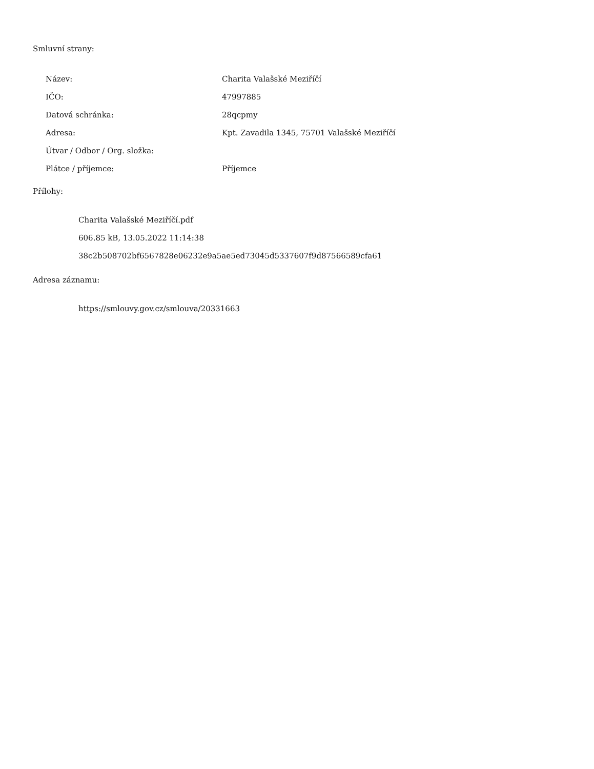Smluvní strany:
| Název: | Charita Valašské Meziříčí |
| IČO: | 47997885 |
| Datová schránka: | 28qcpmy |
| Adresa: | Kpt. Zavadila 1345, 75701 Valašské Meziříčí |
| Útvar / Odbor / Org. složka: | |
| Plátce / příjemce: | Příjemce |
Přílohy:
Charita Valašské Meziříčí.pdf
606.85 kB, 13.05.2022 11:14:38
38c2b508702bf6567828e06232e9a5ae5ed73045d5337607f9d87566589cfa61
Adresa záznamu:
https://smlouvy.gov.cz/smlouva/20331663